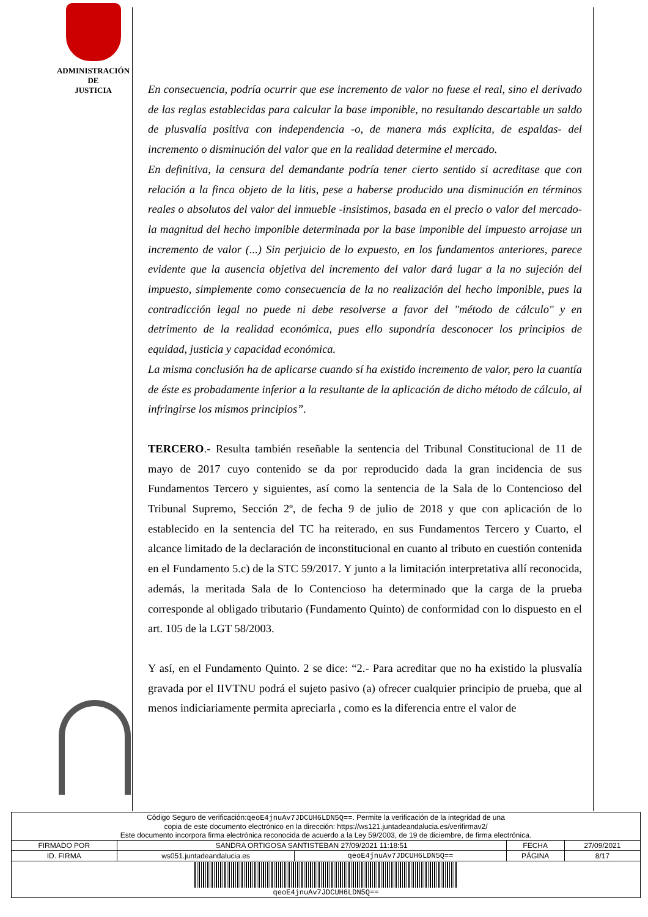ADMINISTRACIÓN
DE
JUSTICIA
En consecuencia, podría ocurrir que ese incremento de valor no fuese el real, sino el derivado de las reglas establecidas para calcular la base imponible, no resultando descartable un saldo de plusvalía positiva con independencia -o, de manera más explícita, de espaldas- del incremento o disminución del valor que en la realidad determine el mercado.
En definitiva, la censura del demandante podría tener cierto sentido si acreditase que con relación a la finca objeto de la litis, pese a haberse producido una disminución en términos reales o absolutos del valor del inmueble -insistimos, basada en el precio o valor del mercado- la magnitud del hecho imponible determinada por la base imponible del impuesto arrojase un incremento de valor (...) Sin perjuicio de lo expuesto, en los fundamentos anteriores, parece evidente que la ausencia objetiva del incremento del valor dará lugar a la no sujeción del impuesto, simplemente como consecuencia de la no realización del hecho imponible, pues la contradicción legal no puede ni debe resolverse a favor del "método de cálculo" y en detrimento de la realidad económica, pues ello supondría desconocer los principios de equidad, justicia y capacidad económica.
La misma conclusión ha de aplicarse cuando sí ha existido incremento de valor, pero la cuantía de éste es probadamente inferior a la resultante de la aplicación de dicho método de cálculo, al infringirse los mismos principios”.
TERCERO.- Resulta también reseñable la sentencia del Tribunal Constitucional de 11 de mayo de 2017 cuyo contenido se da por reproducido dada la gran incidencia de sus Fundamentos Tercero y siguientes, así como la sentencia de la Sala de lo Contencioso del Tribunal Supremo, Sección 2º, de fecha 9 de julio de 2018 y que con aplicación de lo establecido en la sentencia del TC ha reiterado, en sus Fundamentos Tercero y Cuarto, el alcance limitado de la declaración de inconstitucional en cuanto al tributo en cuestión contenida en el Fundamento 5.c) de la STC 59/2017. Y junto a la limitación interpretativa allí reconocida, además, la meritada Sala de lo Contencioso ha determinado que la carga de la prueba corresponde al obligado tributario (Fundamento Quinto) de conformidad con lo dispuesto en el art. 105 de la LGT 58/2003.
Y así, en el Fundamento Quinto. 2 se dice: “2.- Para acreditar que no ha existido la plusvalía gravada por el IIVTNU podrá el sujeto pasivo (a) ofrecer cualquier principio de prueba, que al menos indiciariamente permita apreciarla , como es la diferencia entre el valor de
| Código Seguro de verificación: qeoE4jnuAv7JDCUH6LDN5Q== . Permite la verificación de la integridad de una copia de este documento electrónico en la dirección: https://ws121.juntadeandalucia.es/verifirmav2/ Este documento incorpora firma electrónica reconocida de acuerdo a la Ley 59/2003, de 19 de diciembre, de firma electrónica. | | | | |
| FIRMADO POR | SANDRA ORTIGOSA SANTISTEBAN 27/09/2021 11:18:51 | | FECHA | 27/09/2021 |
| ID. FIRMA | ws051.juntadeandalucia.es | qeoE4jnuAv7JDCUH6LDN5Q== | PÁGINA | 8/17 |
| qeoE4jnuAv7JDCUH6LDN5Q== | | | | |